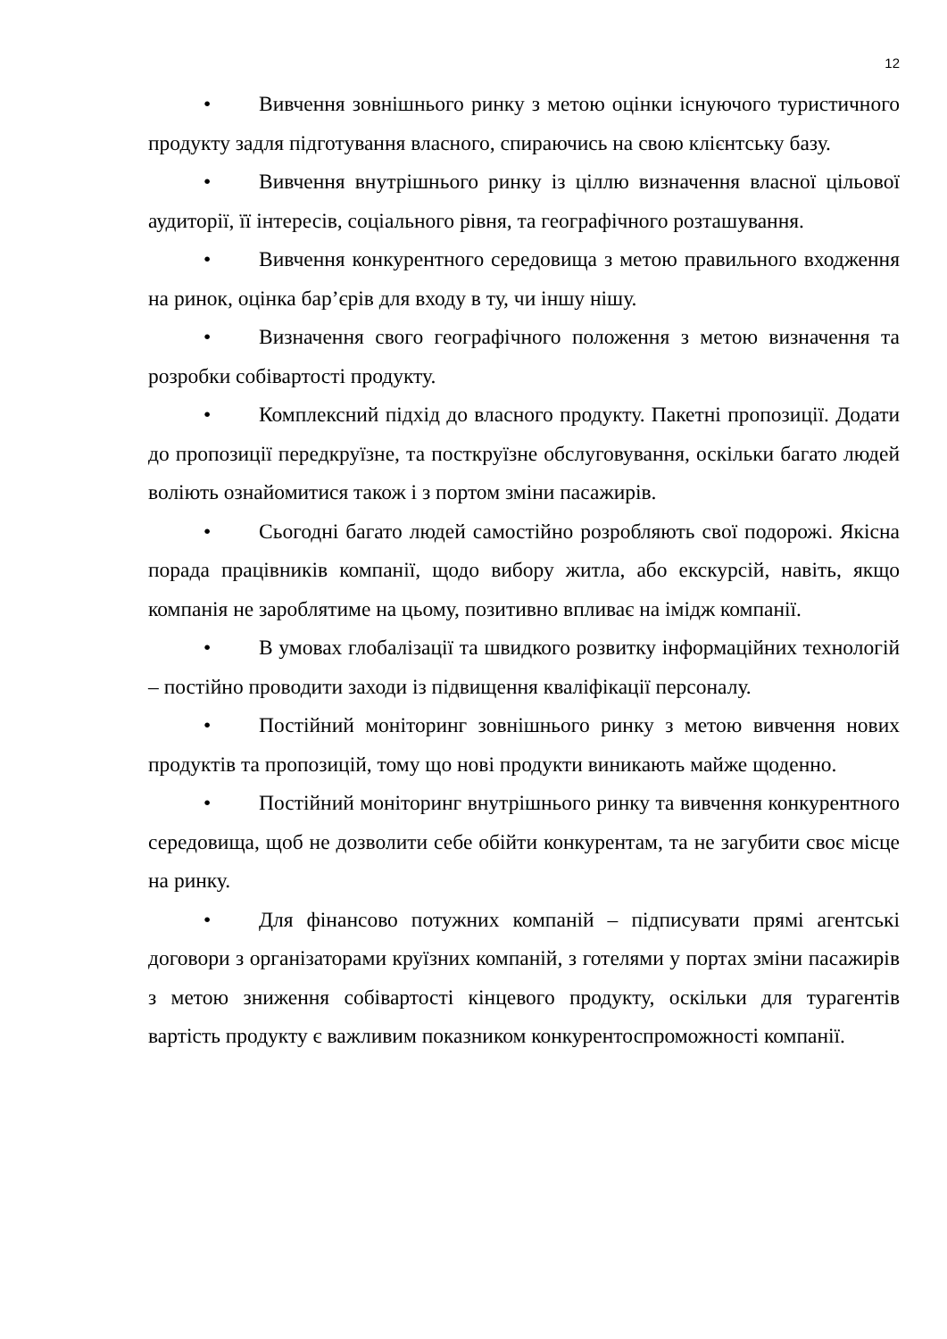12
• Вивчення зовнішнього ринку з метою оцінки існуючого туристичного продукту задля підготування власного, спираючись на свою клієнтську базу.
• Вивчення внутрішнього ринку із ціллю визначення власної цільової аудиторії, її інтересів, соціального рівня, та географічного розташування.
• Вивчення конкурентного середовища з метою правильного входження на ринок, оцінка бар’єрів для входу в ту, чи іншу нішу.
• Визначення свого географічного положення з метою визначення та розробки собівартості продукту.
• Комплексний підхід до власного продукту. Пакетні пропозиції. Додати до пропозиції передкруїзне, та посткруїзне обслуговування, оскільки багато людей воліють ознайомитися також і з портом зміни пасажирів.
• Сьогодні багато людей самостійно розробляють свої подорожі. Якісна порада працівників компанії, щодо вибору житла, або екскурсій, навіть, якщо компанія не зароблятиме на цьому, позитивно впливає на імідж компанії.
• В умовах глобалізації та швидкого розвитку інформаційних технологій – постійно проводити заходи із підвищення кваліфікації персоналу.
• Постійний моніторинг зовнішнього ринку з метою вивчення нових продуктів та пропозицій, тому що нові продукти виникають майже щоденно.
• Постійний моніторинг внутрішнього ринку та вивчення конкурентного середовища, щоб не дозволити себе обійти конкурентам, та не загубити своє місце на ринку.
• Для фінансово потужних компаній – підписувати прямі агентські договори з організаторами круїзних компаній, з готелями у портах зміни пасажирів з метою зниження собівартості кінцевого продукту, оскільки для турагентів вартість продукту є важливим показником конкурентоспроможності компанії.